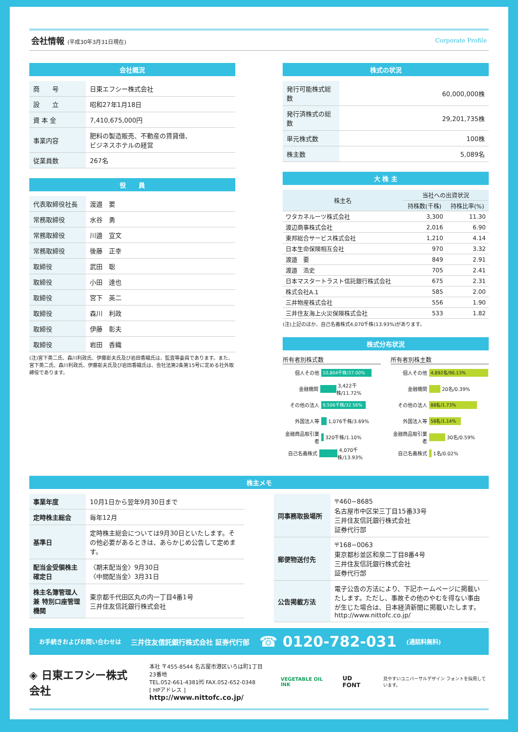会社情報 (平成30年3月31日現在) Corporate Profile
会社概況
| 商 号 | 日東エフシー株式会社 |
| 設 立 | 昭和27年1月18日 |
| 資 本 金 | 7,410,675,000円 |
| 事業内容 | 肥料の製造販売、不動産の賃貸借、 ビジネスホテルの経営 |
| 従業員数 | 267名 |
役　　員
| 代表取締役社長 | 渡邉 要 |
| 常務取締役 | 水谷 勇 |
| 常務取締役 | 川邉 宣文 |
| 常務取締役 | 後藤 正幸 |
| 取締役 | 武田 聡 |
| 取締役 | 小田 達也 |
| 取締役 | 宮下 英二 |
| 取締役 | 森川 利政 |
| 取締役 | 伊藤 彰夫 |
| 取締役 | 岩田 香織 |
(注)宮下英二氏、森川利政氏、伊藤彰夫氏及び岩田香織氏は、監査等委員であります。また、宮下英二氏、森川利政氏、伊藤彰夫氏及び岩田香織氏は、会社法第2条第15号に定める社外取締役であります。
株式の状況
| 発行可能株式総数 | 60,000,000株 |
| 発行済株式の総数 | 29,201,735株 |
| 単元株式数 | 100株 |
| 株主数 | 5,089名 |
大 株 主
| 株主名 | 当社への出資状況 | |
| --- | --- | --- |
| | 持株数(千株) | 持株比率(%) |
| ワタカネルーツ株式会社 | 3,300 | 11.30 |
| 渡辺商事株式会社 | 2,016 | 6.90 |
| 東邦総合サービス株式会社 | 1,210 | 4.14 |
| 日本生命保険相互会社 | 970 | 3.32 |
| 渡邉 要 | 849 | 2.91 |
| 渡邉 浩史 | 705 | 2.41 |
| 日本マスタートラスト信託銀行株式会社 | 675 | 2.31 |
| 株式会社A.1 | 585 | 2.00 |
| 三井物産株式会社 | 556 | 1.90 |
| 三井住友海上火災保険株式会社 | 533 | 1.82 |
(注)上記のほか、自己名義株式4,070千株(13.93%)があります。
株式分布状況
所有者別株式数
個人その他 10,804千株/37.00%
金融機関 3,422千株/11.72%
その他の法人 9,506千株/32.56%
外国法人等 1,076千株/3.69%
金融商品取引業者 320千株/1.10%
自己名義株式 4,070千株/13.93%
所有者別株主数
個人その他 4,892名/96.13%
金融機関 20名/0.39%
その他の法人 88名/1.73%
外国法人等 58名/1.14%
金融商品取引業者 30名/0.59%
自己名義株式 1名/0.02%
株主メモ
| 事業年度 | 10月1日から翌年9月30日まで |
| 定時株主総会 | 毎年12月 |
| 基準日 | 定時株主総会については9月30日といたします。その他必要があるときは、あらかじめ公告して定めます。 |
| 配当金受領株主確定日 | 〈期末配当金〉9月30日 〈中間配当金〉3月31日 |
| 株主名簿管理人 兼 特別口座管理機関 | 東京都千代田区丸の内一丁目4番1号 三井住友信託銀行株式会社 |
| 同事務取扱場所 | 〒460−8685 名古屋市中区栄三丁目15番33号 三井住友信託銀行株式会社 証券代行部 |
| 郵便物送付先 | 〒168−0063 東京都杉並区和泉二丁目8番4号 三井住友信託銀行株式会社 証券代行部 |
| 公告掲載方法 | 電子公告の方法により、下記ホームページに掲載いたします。ただし、事故その他のやむを得ない事由が生じた場合は、日本経済新聞に掲載いたします。 http://www.nittofc.co.jp/ |
お手続きおよびお問い合わせは 三井住友信託銀行株式会社 証券代行部 ☎ 0120-782-031 (通話料無料)
◈ 日東エフシー株式会社
本社 〒455-8544 名古屋市港区いろは町1丁目23番地
TEL.052-661-4381㈹ FAX.052-652-0348
[ HPアドレス ] http://www.nittofc.co.jp/
VEGETABLE OIL INK
UD FONT
見やすいユニバーサルデザイン フォントを採用しています。